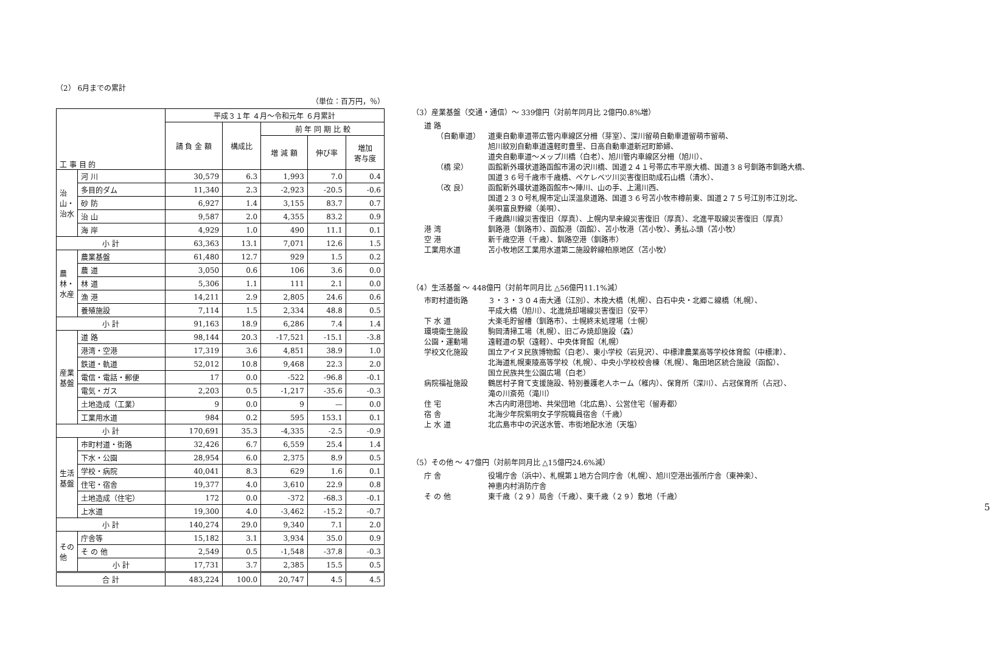（2） 6月までの累計
（単位：百万円，％）
| 工 事 目 的 | | 平成３１年 ４月～令和元年 ６月累計 | | | | |
| --- | --- | --- | --- | --- | --- | --- |
| | | 請 負 金 額 | 構成比 | 前 年 同 期 比 較 | | |
| | | | | 増 減 額 | 伸び率 | 増加 寄与度 |
| 治山・治水 | 河 川 | 30,579 | 6.3 | 1,993 | 7.0 | 0.4 |
| | 多目的ダム | 11,340 | 2.3 | -2,923 | -20.5 | -0.6 |
| | 砂 防 | 6,927 | 1.4 | 3,155 | 83.7 | 0.7 |
| | 治 山 | 9,587 | 2.0 | 4,355 | 83.2 | 0.9 |
| | 海 岸 | 4,929 | 1.0 | 490 | 11.1 | 0.1 |
| 小 計 | | 63,363 | 13.1 | 7,071 | 12.6 | 1.5 |
| 農林・水産 | 農業基盤 | 61,480 | 12.7 | 929 | 1.5 | 0.2 |
| | 農 道 | 3,050 | 0.6 | 106 | 3.6 | 0.0 |
| | 林 道 | 5,306 | 1.1 | 111 | 2.1 | 0.0 |
| | 漁 港 | 14,211 | 2.9 | 2,805 | 24.6 | 0.6 |
| | 養殖施設 | 7,114 | 1.5 | 2,334 | 48.8 | 0.5 |
| 小 計 | | 91,163 | 18.9 | 6,286 | 7.4 | 1.4 |
| 産業基盤 | 道 路 | 98,144 | 20.3 | -17,521 | -15.1 | -3.8 |
| | 港湾・空港 | 17,319 | 3.6 | 4,851 | 38.9 | 1.0 |
| | 鉄道・軌道 | 52,012 | 10.8 | 9,468 | 22.3 | 2.0 |
| | 電信・電話・郵便 | 17 | 0.0 | -522 | -96.8 | -0.1 |
| | 電気・ガス | 2,203 | 0.5 | -1,217 | -35.6 | -0.3 |
| | 土地造成（工業） | 9 | 0.0 | 9 | — | 0.0 |
| | 工業用水道 | 984 | 0.2 | 595 | 153.1 | 0.1 |
| 小 計 | | 170,691 | 35.3 | -4,335 | -2.5 | -0.9 |
| 生活基盤 | 市町村道・街路 | 32,426 | 6.7 | 6,559 | 25.4 | 1.4 |
| | 下水・公園 | 28,954 | 6.0 | 2,375 | 8.9 | 0.5 |
| | 学校・病院 | 40,041 | 8.3 | 629 | 1.6 | 0.1 |
| | 住宅・宿舎 | 19,377 | 4.0 | 3,610 | 22.9 | 0.8 |
| | 土地造成（住宅） | 172 | 0.0 | -372 | -68.3 | -0.1 |
| | 上水道 | 19,300 | 4.0 | -3,462 | -15.2 | -0.7 |
| 小 計 | | 140,274 | 29.0 | 9,340 | 7.1 | 2.0 |
| その他 | 庁舎等 | 15,182 | 3.1 | 3,934 | 35.0 | 0.9 |
| | そ の 他 | 2,549 | 0.5 | -1,548 | -37.8 | -0.3 |
| | 小 計 | 17,731 | 3.7 | 2,385 | 15.5 | 0.5 |
| 合 計 | | 483,224 | 100.0 | 20,747 | 4.5 | 4.5 |
（3）産業基盤（交通・通信）～ 339億円（対前年同月比 2億円0.8%増）
道 路
（自動車道） 道東自動車道帯広管内車線区分柵（芽室）、深川留萌自動車道留萌市留萌、
旭川紋別自動車道遠軽町豊里、日高自動車道新冠町節婦、
道央自動車道～メップ川橋（白老）、旭川管内車線区分柵（旭川）、
（橋 梁） 函館新外環状道路函館市湯の沢川橋、国道２４１号帯広市平原大橋、国道３８号釧路市釧路大橋、
国道３６号千歳市千歳橋、ペケレベツ川災害復旧助成石山橋（清水）、
（改 良） 函館新外環状道路函館市～陣川、山の手、上湯川西、
国道２３０号札幌市定山渓温泉道路、国道３６号苫小牧市樽前東、国道２７５号江別市江別北、
美唄富良野線（美唄）、
千歳鵡川線災害復旧（厚真）、上幌内早来線災害復旧（厚真）、北進平取線災害復旧（厚真）
港 湾 釧路港（釧路市）、函館港（函館）、苫小牧港（苫小牧）、勇払ふ頭（苫小牧）
空 港 新千歳空港（千歳）、釧路空港（釧路市）
工業用水道 苫小牧地区工業用水道第二施設幹線柏原地区（苫小牧）
（4）生活基盤 ～ 448億円（対前年同月比 △56億円11.1%減）
市町村道街路 ３・３・３０４南大通（江別）、木挽大橋（札幌）、白石中央・北郷こ線橋（札幌）、
平成大橋（旭川）、北進焼却場線災害復旧（安平）
下 水 道 大楽毛貯留槽（釧路市）、士幌終末処理場（士幌）
環境衛生施設 駒岡清掃工場（札幌）、旧ごみ焼却施設（森）
公園・運動場 遠軽道の駅（遠軽）、中央体育館（札幌）
学校文化施設 国立アイヌ民族博物館（白老）、東小学校（岩見沢）、中標津農業高等学校体育館（中標津）、
北海道札幌東陵高等学校（札幌）、中央小学校校舎棟（札幌）、亀田地区統合施設（函館）、
国立民族共生公園広場（白老）
病院福祉施設 鶴居村子育て支援施設、特別養護老人ホーム（稚内）、保育所（深川）、占冠保育所（占冠）、
滝の川斎苑（滝川）
住 宅 木古内町港団地、共栄団地（北広島）、公営住宅（留寿都）
宿 舎 北海少年院紫明女子学院職員宿舎（千歳）
上 水 道 北広島市中の沢送水管、市街地配水池（天塩）
（5）その他 ～ 47億円（対前年同月比 △15億円24.6%減）
庁 舎 役場庁舎（浜中）、札幌第１地方合同庁舎（札幌）、旭川空港出張所庁舎（東神楽）、
神恵内村消防庁舎
そ の 他 東千歳（２９）局舎（千歳）、東千歳（２９）敷地（千歳）
5